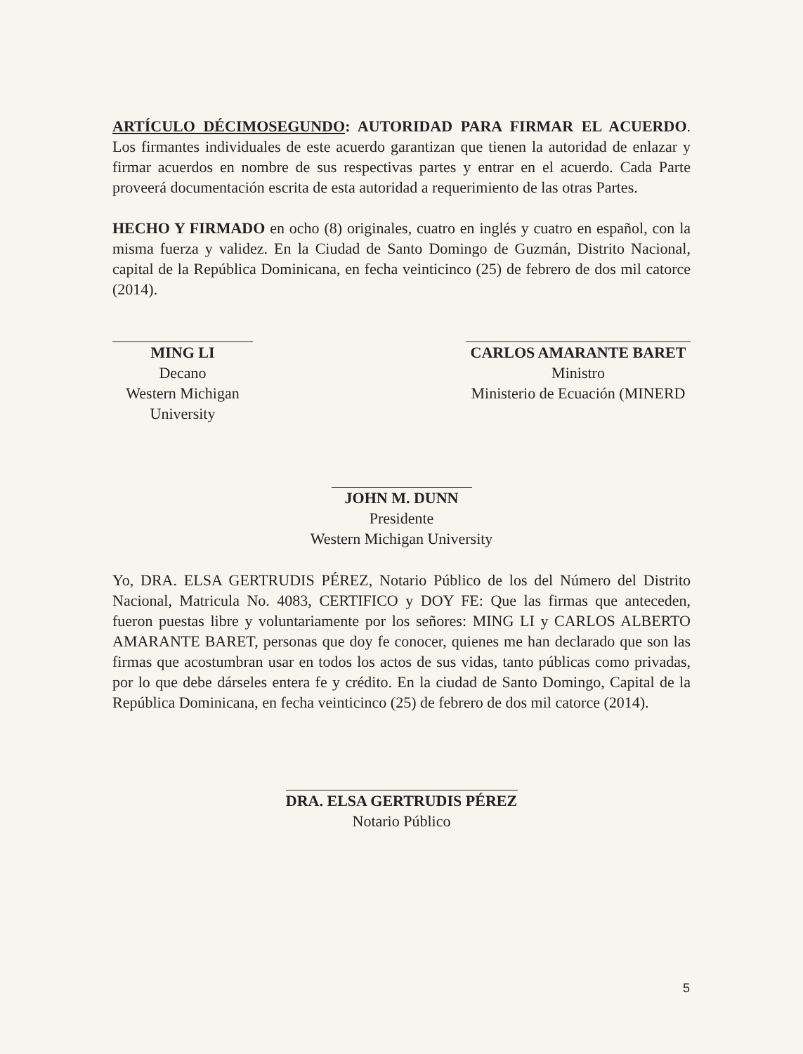ARTÍCULO DÉCIMOSEGUNDO: AUTORIDAD PARA FIRMAR EL ACUERDO. Los firmantes individuales de este acuerdo garantizan que tienen la autoridad de enlazar y firmar acuerdos en nombre de sus respectivas partes y entrar en el acuerdo. Cada Parte proveerá documentación escrita de esta autoridad a requerimiento de las otras Partes.
HECHO Y FIRMADO en ocho (8) originales, cuatro en inglés y cuatro en español, con la misma fuerza y validez. En la Ciudad de Santo Domingo de Guzmán, Distrito Nacional, capital de la República Dominicana, en fecha veinticinco (25) de febrero de dos mil catorce (2014).
MING LI
Decano
Western Michigan University
CARLOS AMARANTE BARET
Ministro
Ministerio de Ecuación (MINERD
JOHN M. DUNN
Presidente
Western Michigan University
Yo, DRA. ELSA GERTRUDIS PÉREZ, Notario Público de los del Número del Distrito Nacional, Matricula No. 4083, CERTIFICO y DOY FE: Que las firmas que anteceden, fueron puestas libre y voluntariamente por los señores: MING LI y CARLOS ALBERTO AMARANTE BARET, personas que doy fe conocer, quienes me han declarado que son las firmas que acostumbran usar en todos los actos de sus vidas, tanto públicas como privadas, por lo que debe dárseles entera fe y crédito. En la ciudad de Santo Domingo, Capital de la República Dominicana, en fecha veinticinco (25) de febrero de dos mil catorce (2014).
DRA. ELSA GERTRUDIS PÉREZ
Notario Público
5